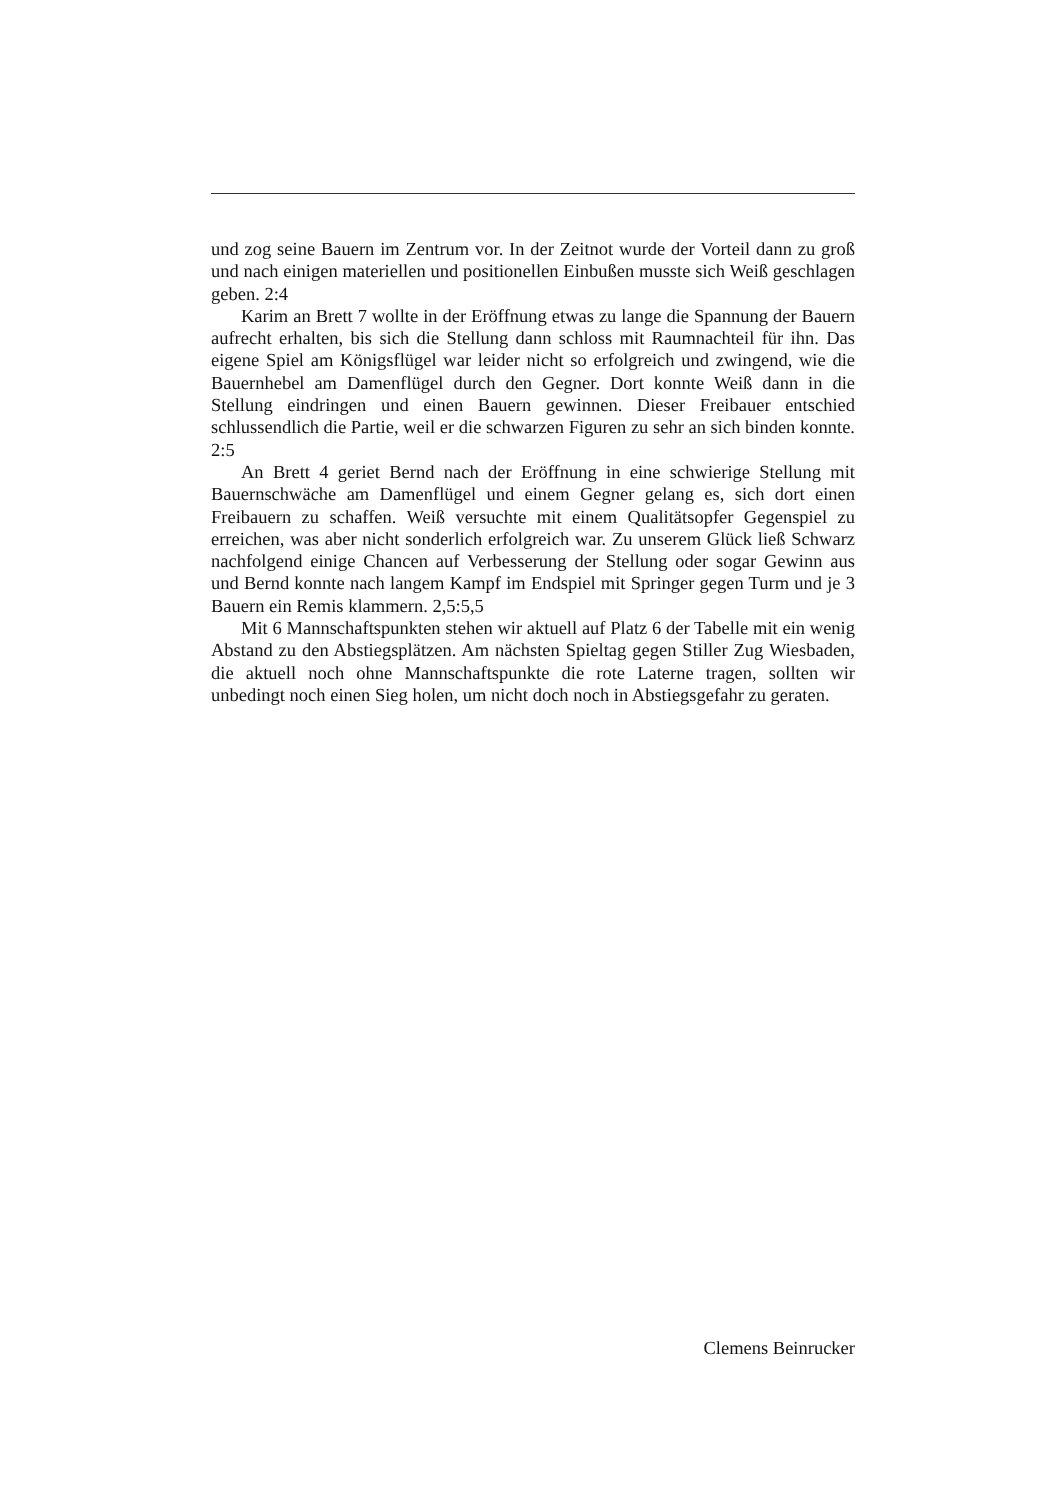und zog seine Bauern im Zentrum vor. In der Zeitnot wurde der Vorteil dann zu groß und nach einigen materiellen und positionellen Einbußen musste sich Weiß geschlagen geben. 2:4
Karim an Brett 7 wollte in der Eröffnung etwas zu lange die Spannung der Bauern aufrecht erhalten, bis sich die Stellung dann schloss mit Raumnachteil für ihn. Das eigene Spiel am Königsflügel war leider nicht so erfolgreich und zwingend, wie die Bauernhebel am Damenflügel durch den Gegner. Dort konnte Weiß dann in die Stellung eindringen und einen Bauern gewinnen. Dieser Freibauer entschied schlussendlich die Partie, weil er die schwarzen Figuren zu sehr an sich binden konnte. 2:5
An Brett 4 geriet Bernd nach der Eröffnung in eine schwierige Stellung mit Bauernschwäche am Damenflügel und einem Gegner gelang es, sich dort einen Freibauern zu schaffen. Weiß versuchte mit einem Qualitätsopfer Gegenspiel zu erreichen, was aber nicht sonderlich erfolgreich war. Zu unserem Glück ließ Schwarz nachfolgend einige Chancen auf Verbesserung der Stellung oder sogar Gewinn aus und Bernd konnte nach langem Kampf im Endspiel mit Springer gegen Turm und je 3 Bauern ein Remis klammern. 2,5:5,5
Mit 6 Mannschaftspunkten stehen wir aktuell auf Platz 6 der Tabelle mit ein wenig Abstand zu den Abstiegsplätzen. Am nächsten Spieltag gegen Stiller Zug Wiesbaden, die aktuell noch ohne Mannschaftspunkte die rote Laterne tragen, sollten wir unbedingt noch einen Sieg holen, um nicht doch noch in Abstiegsgefahr zu geraten.
Clemens Beinrucker